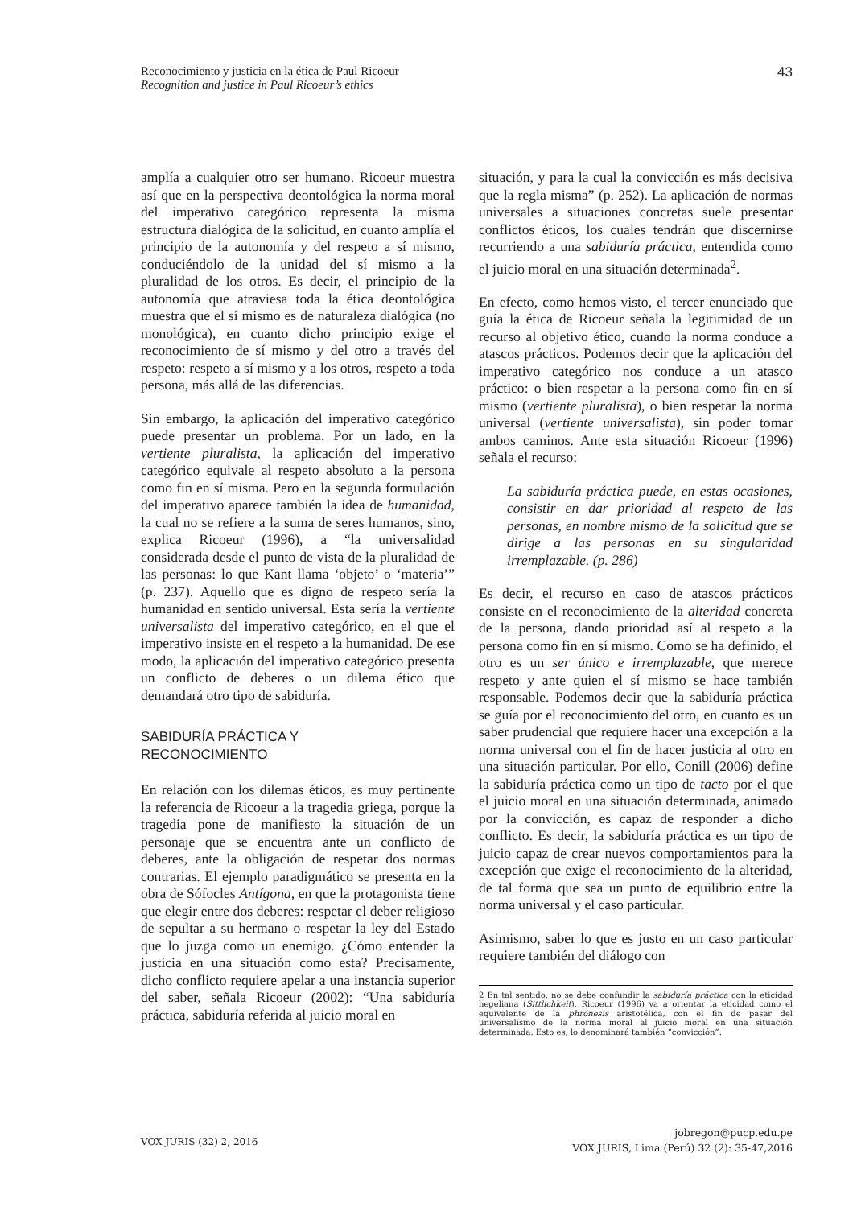43 Reconocimiento y justicia en la ética de Paul Ricoeur
Recognition and justice in Paul Ricoeur’s ethics
amplía a cualquier otro ser humano. Ricoeur muestra así que en la perspectiva deontológica la norma moral del imperativo categórico representa la misma estructura dialógica de la solicitud, en cuanto amplía el principio de la autonomía y del respeto a sí mismo, conduciéndolo de la unidad del sí mismo a la pluralidad de los otros. Es decir, el principio de la autonomía que atraviesa toda la ética deontológica muestra que el sí mismo es de naturaleza dialógica (no monológica), en cuanto dicho principio exige el reconocimiento de sí mismo y del otro a través del respeto: respeto a sí mismo y a los otros, respeto a toda persona, más allá de las diferencias.
Sin embargo, la aplicación del imperativo categórico puede presentar un problema. Por un lado, en la vertiente pluralista, la aplicación del imperativo categórico equivale al respeto absoluto a la persona como fin en sí misma. Pero en la segunda formulación del imperativo aparece también la idea de humanidad, la cual no se refiere a la suma de seres humanos, sino, explica Ricoeur (1996), a “la universalidad considerada desde el punto de vista de la pluralidad de las personas: lo que Kant llama ‘objeto’ o ‘materia’” (p. 237). Aquello que es digno de respeto sería la humanidad en sentido universal. Esta sería la vertiente universalista del imperativo categórico, en el que el imperativo insiste en el respeto a la humanidad. De ese modo, la aplicación del imperativo categórico presenta un conflicto de deberes o un dilema ético que demandará otro tipo de sabiduría.
SABIDURÍA PRÁCTICA Y
RECONOCIMIENTO
En relación con los dilemas éticos, es muy pertinente la referencia de Ricoeur a la tragedia griega, porque la tragedia pone de manifiesto la situación de un personaje que se encuentra ante un conflicto de deberes, ante la obligación de respetar dos normas contrarias. El ejemplo paradigmático se presenta en la obra de Sófocles Antígona, en que la protagonista tiene que elegir entre dos deberes: respetar el deber religioso de sepultar a su hermano o respetar la ley del Estado que lo juzga como un enemigo. ¿Cómo entender la justicia en una situación como esta? Precisamente, dicho conflicto requiere apelar a una instancia superior del saber, señala Ricoeur (2002): “Una sabiduría práctica, sabiduría referida al juicio moral en
situación, y para la cual la convicción es más decisiva que la regla misma” (p. 252). La aplicación de normas universales a situaciones concretas suele presentar conflictos éticos, los cuales tendrán que discernirse recurriendo a una sabiduría práctica, entendida como el juicio moral en una situación determinada<sup>2</sup>.
En efecto, como hemos visto, el tercer enunciado que guía la ética de Ricoeur señala la legitimidad de un recurso al objetivo ético, cuando la norma conduce a atascos prácticos. Podemos decir que la aplicación del imperativo categórico nos conduce a un atasco práctico: o bien respetar a la persona como fin en sí mismo (vertiente pluralista), o bien respetar la norma universal (vertiente universalista), sin poder tomar ambos caminos. Ante esta situación Ricoeur (1996) señala el recurso:
La sabiduría práctica puede, en estas ocasiones, consistir en dar prioridad al respeto de las personas, en nombre mismo de la solicitud que se dirige a las personas en su singularidad irremplazable. (p. 286)
Es decir, el recurso en caso de atascos prácticos consiste en el reconocimiento de la alteridad concreta de la persona, dando prioridad así al respeto a la persona como fin en sí mismo. Como se ha definido, el otro es un ser único e irremplazable, que merece respeto y ante quien el sí mismo se hace también responsable. Podemos decir que la sabiduría práctica se guía por el reconocimiento del otro, en cuanto es un saber prudencial que requiere hacer una excepción a la norma universal con el fin de hacer justicia al otro en una situación particular. Por ello, Conill (2006) define la sabiduría práctica como un tipo de tacto por el que el juicio moral en una situación determinada, animado por la convicción, es capaz de responder a dicho conflicto. Es decir, la sabiduría práctica es un tipo de juicio capaz de crear nuevos comportamientos para la excepción que exige el reconocimiento de la alteridad, de tal forma que sea un punto de equilibrio entre la norma universal y el caso particular.
Asimismo, saber lo que es justo en un caso particular requiere también del diálogo con
2 En tal sentido, no se debe confundir la sabiduría práctica con la eticidad hegeliana (Sittlichkeit). Ricoeur (1996) va a orientar la eticidad como el equivalente de la phrónesis aristotélica, con el fin de pasar del universalismo de la norma moral al juicio moral en una situación determinada. Esto es, lo denominará también “convicción”.
VOX JURIS (32) 2, 2016
jobregon@pucp.edu.pe
VOX JURIS, Lima (Perú) 32 (2): 35-47,2016